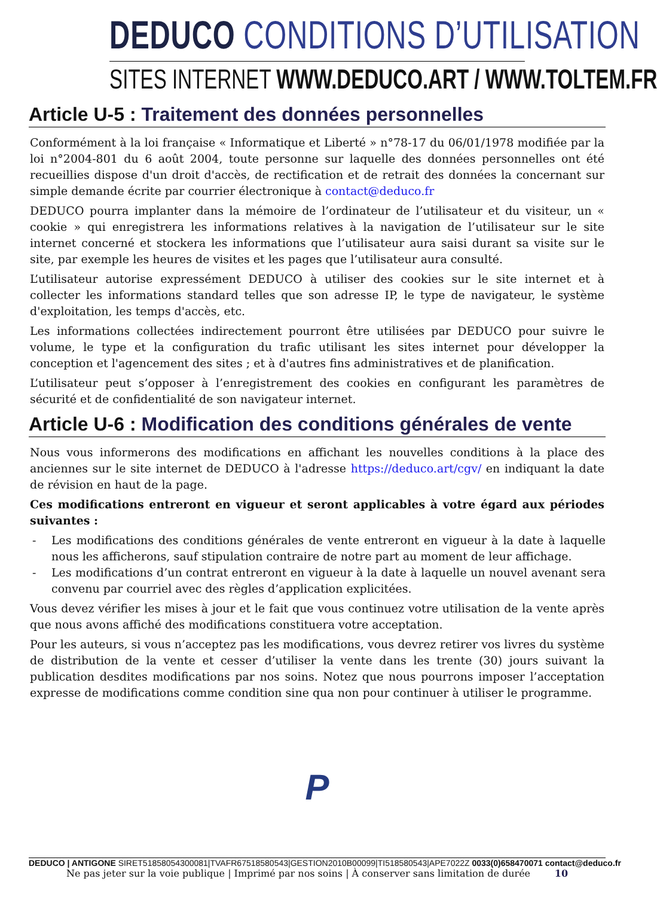DEDUCO CONDITIONS D’UTILISATION
SITES INTERNET WWW.DEDUCO.ART / WWW.TOLTEM.FR
Article U-5 : Traitement des données personnelles
Conformément à la loi française « Informatique et Liberté » n°78-17 du 06/01/1978 modifiée par la loi n°2004-801 du 6 août 2004, toute personne sur laquelle des données personnelles ont été recueillies dispose d'un droit d'accès, de rectification et de retrait des données la concernant sur simple demande écrite par courrier électronique à contact@deduco.fr
DEDUCO pourra implanter dans la mémoire de l’ordinateur de l’utilisateur et du visiteur, un « cookie » qui enregistrera les informations relatives à la navigation de l’utilisateur sur le site internet concerné et stockera les informations que l’utilisateur aura saisi durant sa visite sur le site, par exemple les heures de visites et les pages que l’utilisateur aura consulté.
L’utilisateur autorise expressément DEDUCO à utiliser des cookies sur le site internet et à collecter les informations standard telles que son adresse IP, le type de navigateur, le système d'exploitation, les temps d'accès, etc.
Les informations collectées indirectement pourront être utilisées par DEDUCO pour suivre le volume, le type et la configuration du trafic utilisant les sites internet pour développer la conception et l'agencement des sites ; et à d'autres fins administratives et de planification.
L’utilisateur peut s’opposer à l’enregistrement des cookies en configurant les paramètres de sécurité et de confidentialité de son navigateur internet.
Article U-6 : Modification des conditions générales de vente
Nous vous informerons des modifications en affichant les nouvelles conditions à la place des anciennes sur le site internet de DEDUCO à l'adresse https://deduco.art/cgv/ en indiquant la date de révision en haut de la page.
Ces modifications entreront en vigueur et seront applicables à votre égard aux périodes suivantes :
- Les modifications des conditions générales de vente entreront en vigueur à la date à laquelle nous les afficherons, sauf stipulation contraire de notre part au moment de leur affichage.
- Les modifications d’un contrat entreront en vigueur à la date à laquelle un nouvel avenant sera convenu par courriel avec des règles d’application explicitées.
Vous devez vérifier les mises à jour et le fait que vous continuez votre utilisation de la vente après que nous avons affiché des modifications constituera votre acceptation.
Pour les auteurs, si vous n’acceptez pas les modifications, vous devrez retirer vos livres du système de distribution de la vente et cesser d’utiliser la vente dans les trente (30) jours suivant la publication desdites modifications par nos soins. Notez que nous pourrons imposer l’acceptation expresse de modifications comme condition sine qua non pour continuer à utiliser le programme.
P
DEDUCO | ANTIGONE SIRET51858054300081|TVAFR67518580543|GESTION2010B00099|TI518580543|APE7022Z 0033(0)658470071 contact@deduco.fr
Ne pas jeter sur la voie publique | Imprimé par nos soins | À conserver sans limitation de durée 10